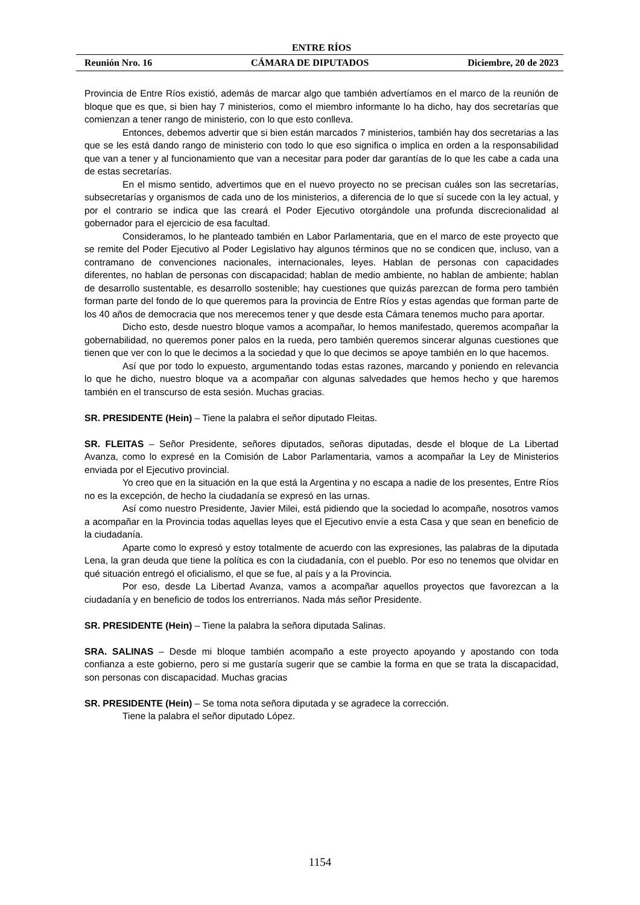ENTRE RÍOS
Reunión Nro. 16 CÁMARA DE DIPUTADOS Diciembre, 20 de 2023
Provincia de Entre Ríos existió, además de marcar algo que también advertíamos en el marco de la reunión de bloque que es que, si bien hay 7 ministerios, como el miembro informante lo ha dicho, hay dos secretarías que comienzan a tener rango de ministerio, con lo que esto conlleva.
Entonces, debemos advertir que si bien están marcados 7 ministerios, también hay dos secretarias a las que se les está dando rango de ministerio con todo lo que eso significa o implica en orden a la responsabilidad que van a tener y al funcionamiento que van a necesitar para poder dar garantías de lo que les cabe a cada una de estas secretarías.
En el mismo sentido, advertimos que en el nuevo proyecto no se precisan cuáles son las secretarías, subsecretarías y organismos de cada uno de los ministerios, a diferencia de lo que sí sucede con la ley actual, y por el contrario se indica que las creará el Poder Ejecutivo otorgándole una profunda discrecionalidad al gobernador para el ejercicio de esa facultad.
Consideramos, lo he planteado también en Labor Parlamentaria, que en el marco de este proyecto que se remite del Poder Ejecutivo al Poder Legislativo hay algunos términos que no se condicen que, incluso, van a contramano de convenciones nacionales, internacionales, leyes. Hablan de personas con capacidades diferentes, no hablan de personas con discapacidad; hablan de medio ambiente, no hablan de ambiente; hablan de desarrollo sustentable, es desarrollo sostenible; hay cuestiones que quizás parezcan de forma pero también forman parte del fondo de lo que queremos para la provincia de Entre Ríos y estas agendas que forman parte de los 40 años de democracia que nos merecemos tener y que desde esta Cámara tenemos mucho para aportar.
Dicho esto, desde nuestro bloque vamos a acompañar, lo hemos manifestado, queremos acompañar la gobernabilidad, no queremos poner palos en la rueda, pero también queremos sincerar algunas cuestiones que tienen que ver con lo que le decimos a la sociedad y que lo que decimos se apoye también en lo que hacemos.
Así que por todo lo expuesto, argumentando todas estas razones, marcando y poniendo en relevancia lo que he dicho, nuestro bloque va a acompañar con algunas salvedades que hemos hecho y que haremos también en el transcurso de esta sesión. Muchas gracias.
SR. PRESIDENTE (Hein) – Tiene la palabra el señor diputado Fleitas.
SR. FLEITAS – Señor Presidente, señores diputados, señoras diputadas, desde el bloque de La Libertad Avanza, como lo expresé en la Comisión de Labor Parlamentaria, vamos a acompañar la Ley de Ministerios enviada por el Ejecutivo provincial.
Yo creo que en la situación en la que está la Argentina y no escapa a nadie de los presentes, Entre Ríos no es la excepción, de hecho la ciudadanía se expresó en las urnas.
Así como nuestro Presidente, Javier Milei, está pidiendo que la sociedad lo acompañe, nosotros vamos a acompañar en la Provincia todas aquellas leyes que el Ejecutivo envíe a esta Casa y que sean en beneficio de la ciudadanía.
Aparte como lo expresó y estoy totalmente de acuerdo con las expresiones, las palabras de la diputada Lena, la gran deuda que tiene la política es con la ciudadanía, con el pueblo. Por eso no tenemos que olvidar en qué situación entregó el oficialismo, el que se fue, al país y a la Provincia.
Por eso, desde La Libertad Avanza, vamos a acompañar aquellos proyectos que favorezcan a la ciudadanía y en beneficio de todos los entrerrianos. Nada más señor Presidente.
SR. PRESIDENTE (Hein) – Tiene la palabra la señora diputada Salinas.
SRA. SALINAS – Desde mi bloque también acompaño a este proyecto apoyando y apostando con toda confianza a este gobierno, pero si me gustaría sugerir que se cambie la forma en que se trata la discapacidad, son personas con discapacidad. Muchas gracias
SR. PRESIDENTE (Hein) – Se toma nota señora diputada y se agradece la corrección.
Tiene la palabra el señor diputado López.
1154